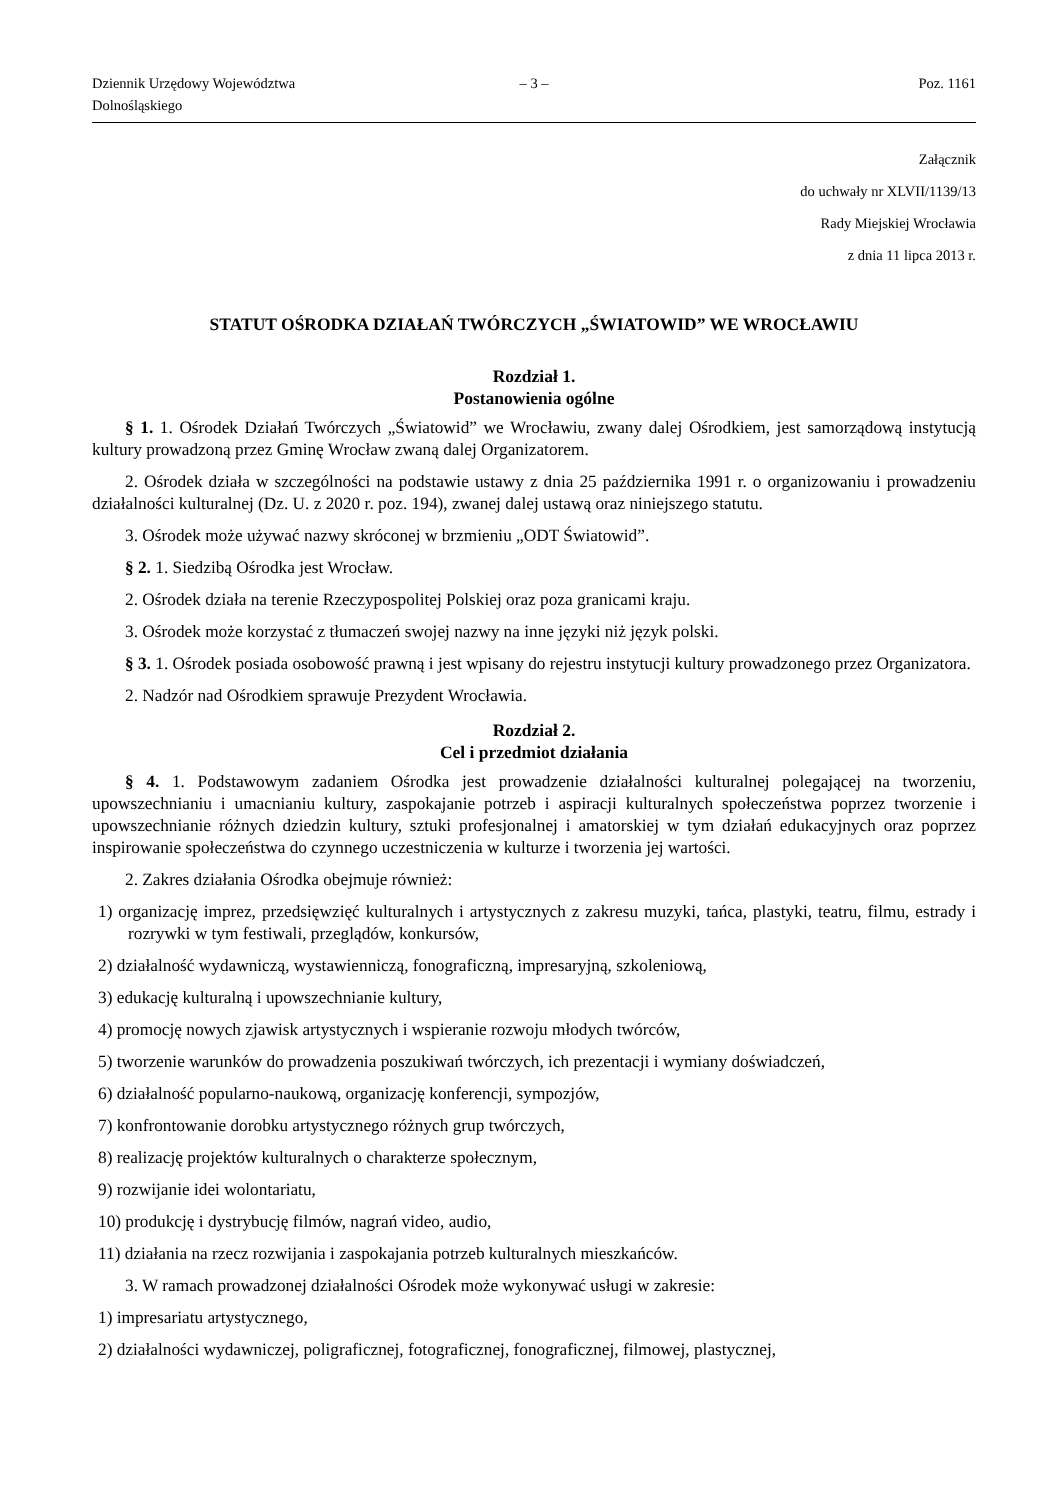Dziennik Urzędowy Województwa Dolnośląskiego – 3 – Poz. 1161
Załącznik
do uchwały nr XLVII/1139/13
Rady Miejskiej Wrocławia
z dnia 11 lipca 2013 r.
STATUT OŚRODKA DZIAŁAŃ TWÓRCZYCH „ŚWIATOWID” WE WROCŁAWIU
Rozdział 1.
Postanowienia ogólne
§ 1. 1. Ośrodek Działań Twórczych „Światowid” we Wrocławiu, zwany dalej Ośrodkiem, jest samorządową instytucją kultury prowadzoną przez Gminę Wrocław zwaną dalej Organizatorem.
2. Ośrodek działa w szczególności na podstawie ustawy z dnia 25 października 1991 r. o organizowaniu i prowadzeniu działalności kulturalnej (Dz. U. z 2020 r. poz. 194), zwanej dalej ustawą oraz niniejszego statutu.
3. Ośrodek może używać nazwy skróconej w brzmieniu „ODT Światowid”.
§ 2. 1. Siedzibą Ośrodka jest Wrocław.
2. Ośrodek działa na terenie Rzeczypospolitej Polskiej oraz poza granicami kraju.
3. Ośrodek może korzystać z tłumaczeń swojej nazwy na inne języki niż język polski.
§ 3. 1. Ośrodek posiada osobowość prawną i jest wpisany do rejestru instytucji kultury prowadzonego przez Organizatora.
2. Nadzór nad Ośrodkiem sprawuje Prezydent Wrocławia.
Rozdział 2.
Cel i przedmiot działania
§ 4. 1. Podstawowym zadaniem Ośrodka jest prowadzenie działalności kulturalnej polegającej na tworzeniu, upowszechnianiu i umacnianiu kultury, zaspokajanie potrzeb i aspiracji kulturalnych społeczeństwa poprzez tworzenie i upowszechnianie różnych dziedzin kultury, sztuki profesjonalnej i amatorskiej w tym działań edukacyjnych oraz poprzez inspirowanie społeczeństwa do czynnego uczestniczenia w kulturze i tworzenia jej wartości.
2. Zakres działania Ośrodka obejmuje również:
1) organizację imprez, przedsięwzięć kulturalnych i artystycznych z zakresu muzyki, tańca, plastyki, teatru, filmu, estrady i rozrywki w tym festiwali, przeglądów, konkursów,
2) działalność wydawniczą, wystawienniczą, fonograficzną, impresaryjną, szkoleniową,
3) edukację kulturalną i upowszechnianie kultury,
4) promocję nowych zjawisk artystycznych i wspieranie rozwoju młodych twórców,
5) tworzenie warunków do prowadzenia poszukiwań twórczych, ich prezentacji i wymiany doświadczeń,
6) działalność popularno-naukową, organizację konferencji, sympozjów,
7) konfrontowanie dorobku artystycznego różnych grup twórczych,
8) realizację projektów kulturalnych o charakterze społecznym,
9) rozwijanie idei wolontariatu,
10) produkcję i dystrybucję filmów, nagrań video, audio,
11) działania na rzecz rozwijania i zaspokajania potrzeb kulturalnych mieszkańców.
3. W ramach prowadzonej działalności Ośrodek może wykonywać usługi w zakresie:
1) impresariatu artystycznego,
2) działalności wydawniczej, poligraficznej, fotograficznej, fonograficznej, filmowej, plastycznej,